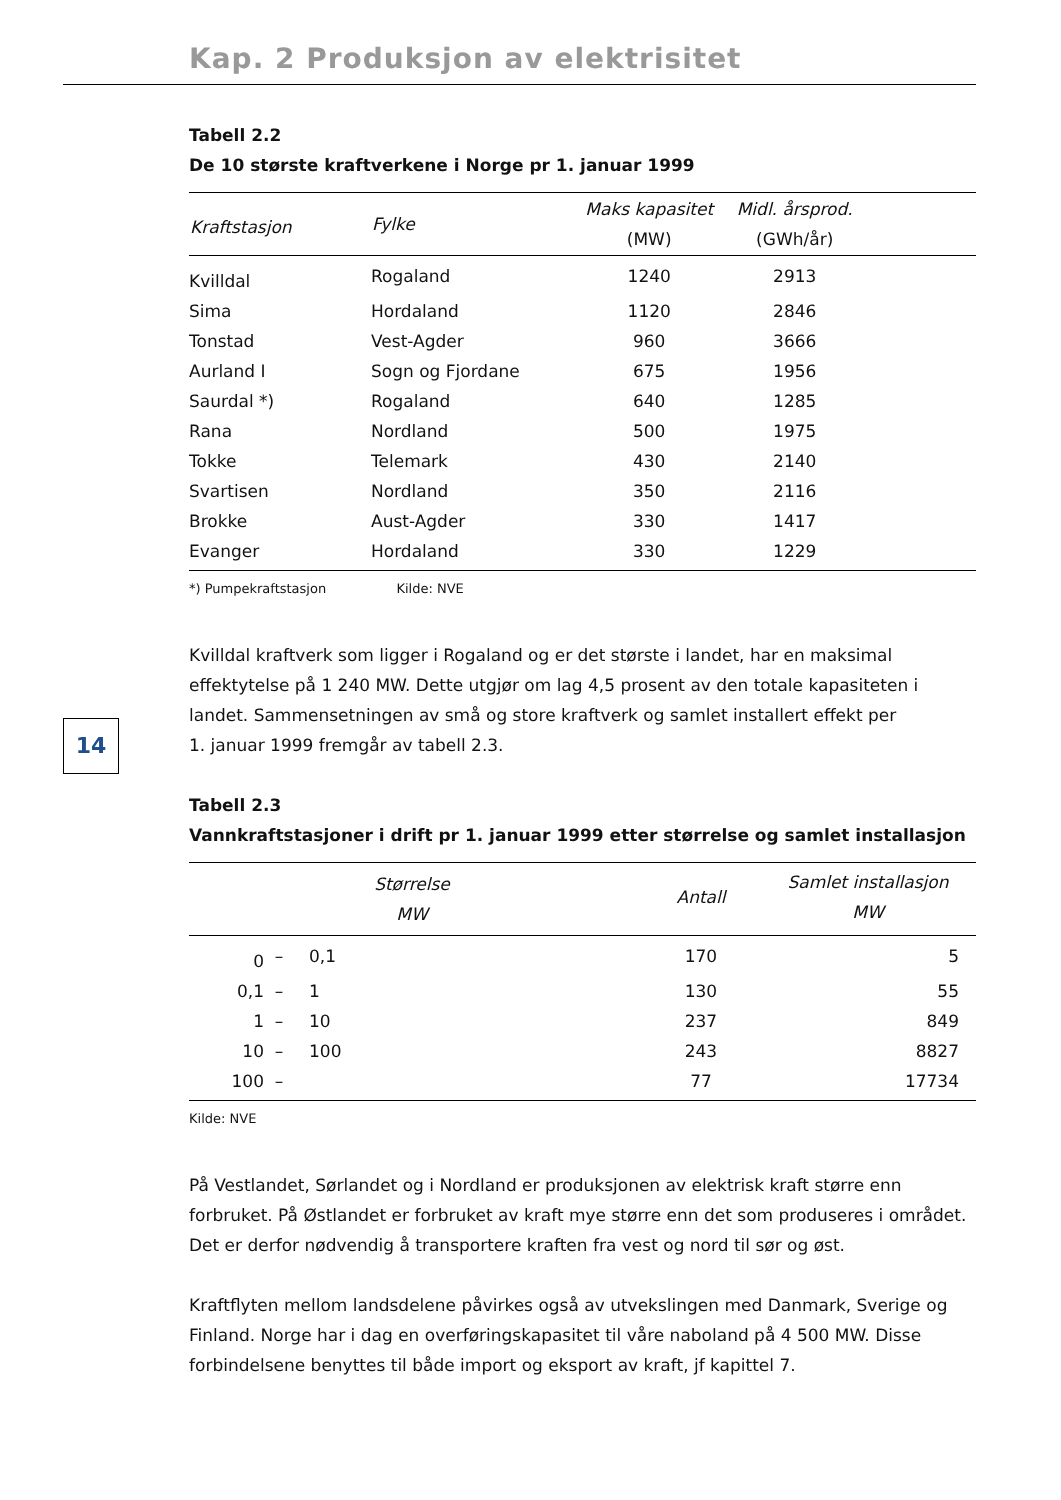Kap. 2 Produksjon av elektrisitet
14
Tabell 2.2
De 10 største kraftverkene i Norge pr 1. januar 1999
| Kraftstasjon | Fylke | Maks kapasitet (MW) | Midl. årsprod. (GWh/år) | |
| --- | --- | --- | --- | --- |
| Kvilldal | Rogaland | 1240 | 2913 | |
| Sima | Hordaland | 1120 | 2846 | |
| Tonstad | Vest-Agder | 960 | 3666 | |
| Aurland I | Sogn og Fjordane | 675 | 1956 | |
| Saurdal *) | Rogaland | 640 | 1285 | |
| Rana | Nordland | 500 | 1975 | |
| Tokke | Telemark | 430 | 2140 | |
| Svartisen | Nordland | 350 | 2116 | |
| Brokke | Aust-Agder | 330 | 1417 | |
| Evanger | Hordaland | 330 | 1229 | |
*) Pumpekraftstasjon Kilde: NVE
Kvilldal kraftverk som ligger i Rogaland og er det største i landet, har en maksimal effektytelse på 1 240 MW. Dette utgjør om lag 4,5 prosent av den totale kapasiteten i landet. Sammensetningen av små og store kraftverk og samlet installert effekt per
1. januar 1999 fremgår av tabell 2.3.
Tabell 2.3
Vannkraftstasjoner i drift pr 1. januar 1999 etter størrelse og samlet installasjon
| Størrelse MW | | | Antall | Samlet installasjon MW | |
| --- | --- | --- | --- | --- | --- |
| 0 | – | 0,1 | 170 | 5 | |
| 0,1 | – | 1 | 130 | 55 | |
| 1 | – | 10 | 237 | 849 | |
| 10 | – | 100 | 243 | 8827 | |
| 100 | – | | 77 | 17734 | |
Kilde: NVE
På Vestlandet, Sørlandet og i Nordland er produksjonen av elektrisk kraft større enn forbruket. På Østlandet er forbruket av kraft mye større enn det som produseres i området. Det er derfor nødvendig å transportere kraften fra vest og nord til sør og øst.
Kraftflyten mellom landsdelene påvirkes også av utvekslingen med Danmark, Sverige og Finland. Norge har i dag en overføringskapasitet til våre naboland på 4 500 MW. Disse forbindelsene benyttes til både import og eksport av kraft, jf kapittel 7.